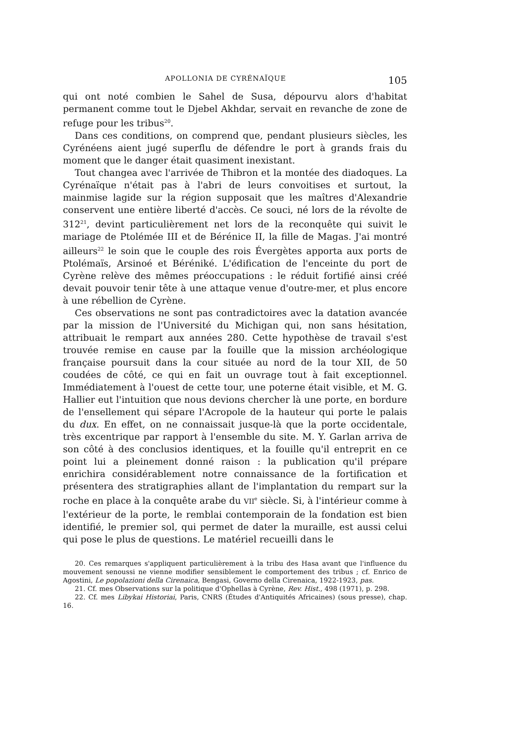APOLLONIA DE CYRÉNAÏQUE 105
qui ont noté combien le Sahel de Susa, dépourvu alors d'habitat permanent comme tout le Djebel Akhdar, servait en revanche de zone de refuge pour les tribus<sup>20</sup>.
Dans ces conditions, on comprend que, pendant plusieurs siècles, les Cyrénéens aient jugé superflu de défendre le port à grands frais du moment que le danger était quasiment inexistant.
Tout changea avec l'arrivée de Thibron et la montée des diadoques. La Cyrénaïque n'était pas à l'abri de leurs convoitises et surtout, la mainmise lagide sur la région supposait que les maîtres d'Alexandrie conservent une entière liberté d'accès. Ce souci, né lors de la révolte de 312<sup>21</sup>, devint particulièrement net lors de la reconquête qui suivit le mariage de Ptolémée III et de Bérénice II, la fille de Magas. J'ai montré ailleurs<sup>22</sup> le soin que le couple des rois Évergètes apporta aux ports de Ptolémaïs, Arsinoé et Béréniké. L'édification de l'enceinte du port de Cyrène relève des mêmes préoccupations : le réduit fortifié ainsi créé devait pouvoir tenir tête à une attaque venue d'outre-mer, et plus encore à une rébellion de Cyrène.
Ces observations ne sont pas contradictoires avec la datation avancée par la mission de l'Université du Michigan qui, non sans hésitation, attribuait le rempart aux années 280. Cette hypothèse de travail s'est trouvée remise en cause par la fouille que la mission archéologique française poursuit dans la cour située au nord de la tour XII, de 50 coudées de côté, ce qui en fait un ouvrage tout à fait exceptionnel. Immédiatement à l'ouest de cette tour, une poterne était visible, et M. G. Hallier eut l'intuition que nous devions chercher là une porte, en bordure de l'ensellement qui sépare l'Acropole de la hauteur qui porte le palais du dux. En effet, on ne connaissait jusque-là que la porte occidentale, très excentrique par rapport à l'ensemble du site. M. Y. Garlan arriva de son côté à des conclusios identiques, et la fouille qu'il entreprit en ce point lui a pleinement donné raison : la publication qu'il prépare enrichira considérablement notre connaissance de la fortification et présentera des stratigraphies allant de l'implantation du rempart sur la roche en place à la conquête arabe du VII<sup>e</sup> siècle. Si, à l'intérieur comme à l'extérieur de la porte, le remblai contemporain de la fondation est bien identifié, le premier sol, qui permet de dater la muraille, est aussi celui qui pose le plus de questions. Le matériel recueilli dans le
20. Ces remarques s'appliquent particulièrement à la tribu des Hasa avant que l'influence du mouvement senoussi ne vienne modifier sensiblement le comportement des tribus ; cf. Enrico de Agostini, Le popolazioni della Cirenaica, Bengasi, Governo della Cirenaica, 1922-1923, pas.
21. Cf. mes Observations sur la politique d'Ophellas à Cyrène, Rev. Hist., 498 (1971), p. 298.
22. Cf. mes Libykai Historiai, Paris, CNRS (Études d'Antiquités Africaines) (sous presse), chap. 16.